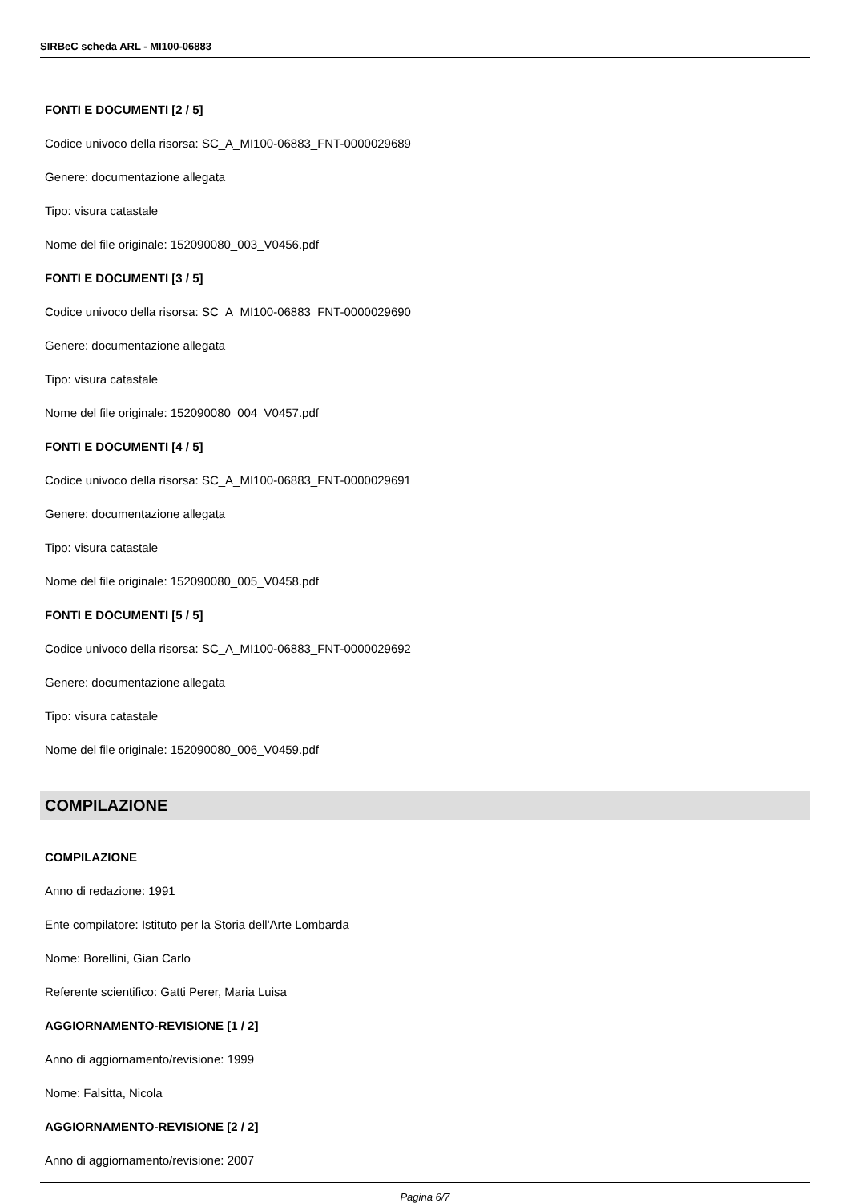SIRBeC scheda ARL - MI100-06883
FONTI E DOCUMENTI [2 / 5]
Codice univoco della risorsa: SC_A_MI100-06883_FNT-0000029689
Genere: documentazione allegata
Tipo: visura catastale
Nome del file originale: 152090080_003_V0456.pdf
FONTI E DOCUMENTI [3 / 5]
Codice univoco della risorsa: SC_A_MI100-06883_FNT-0000029690
Genere: documentazione allegata
Tipo: visura catastale
Nome del file originale: 152090080_004_V0457.pdf
FONTI E DOCUMENTI [4 / 5]
Codice univoco della risorsa: SC_A_MI100-06883_FNT-0000029691
Genere: documentazione allegata
Tipo: visura catastale
Nome del file originale: 152090080_005_V0458.pdf
FONTI E DOCUMENTI [5 / 5]
Codice univoco della risorsa: SC_A_MI100-06883_FNT-0000029692
Genere: documentazione allegata
Tipo: visura catastale
Nome del file originale: 152090080_006_V0459.pdf
COMPILAZIONE
COMPILAZIONE
Anno di redazione: 1991
Ente compilatore: Istituto per la Storia dell'Arte Lombarda
Nome: Borellini, Gian Carlo
Referente scientifico: Gatti Perer, Maria Luisa
AGGIORNAMENTO-REVISIONE [1 / 2]
Anno di aggiornamento/revisione: 1999
Nome: Falsitta, Nicola
AGGIORNAMENTO-REVISIONE [2 / 2]
Anno di aggiornamento/revisione: 2007
Pagina 6/7